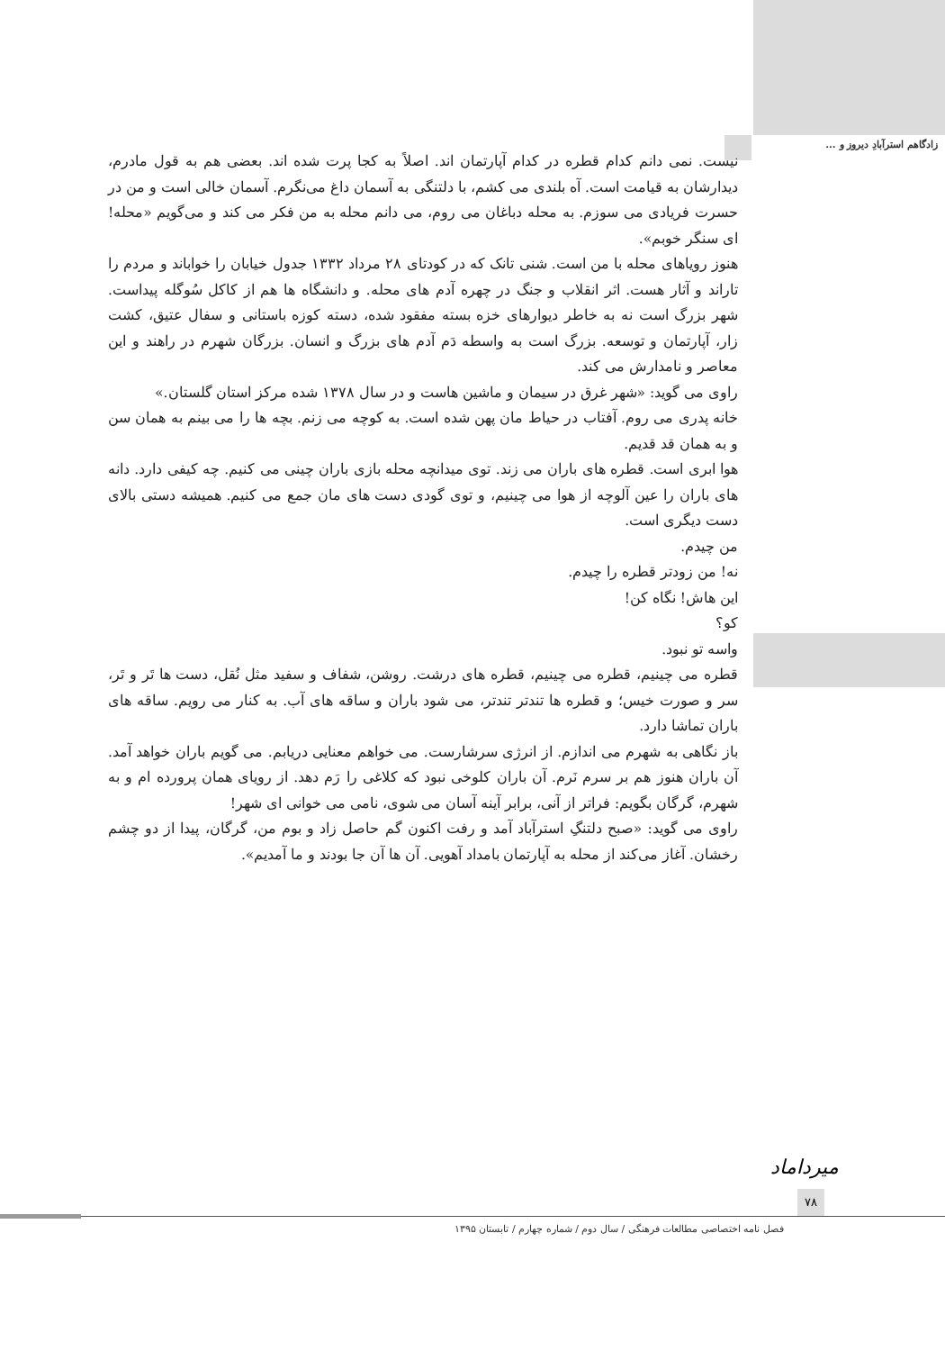زادگاهم استرآبادِ دیروز و ...
نیست. نمی دانم کدام قطره در کدام آپارتمان اند. اصلاً به کجا پرت شده اند. بعضی هم به قول مادرم، دیدارشان به قیامت است. آه بلندی می کشم، با دلتنگی به آسمان داغ می‌نگرم. آسمان خالی است و من در حسرت فریادی می سوزم. به محله دباغان می روم، می دانم محله به من فکر می کند و می‌گویم «محله! ای سنگر خوبم».
هنوز رویاهای محله با من است. شنی تانک که در کودتای ۲۸ مرداد ۱۳۳۲ جدول خیابان را خواباند و مردم را تاراند و آثار هست. اثر انقلاب و جنگ در چهره آدم های محله. و دانشگاه ها هم از کاکل سُوگله پیداست. شهر بزرگ است نه به خاطر دیوارهای خزه بسته مفقود شده، دسته کوزه باستانی و سفال عتیق، کشت زار، آپارتمان و توسعه. بزرگ است به واسطه دَم آدم های بزرگ و انسان. بزرگان شهرم در راهند و این معاصر و نامدارش می کند.
راوی می گوید: «شهر غرق در سیمان و ماشین هاست و در سال ۱۳۷۸ شده مرکز استان گلستان.»
خانه پدری می روم. آفتاب در حیاط مان پهن شده است. به کوچه می زنم. بچه ها را می بینم به همان سن و به همان قد قدیم.
هوا ابری است. قطره های باران می زند. توی میدانچه محله بازی باران چینی می کنیم. چه کیفی دارد. دانه های باران را عین آلوچه از هوا می چینیم، و توی گودی دست های مان جمع می کنیم. همیشه دستی بالای دست دیگری است.
من چیدم.
نه! من زودتر قطره را چیدم.
این هاش! نگاه کن!
کو؟
واسه تو نبود.
قطره می چینیم، قطره می چینیم، قطره های درشت. روشن، شفاف و سفید مثل نُقل، دست ها تَر و تَر، سر و صورت خیس؛ و قطره ها تندتر تندتر، می شود باران و ساقه های آب. به کنار می رویم. ساقه های باران تماشا دارد.
باز نگاهی به شهرم می اندازم. از انرژی سرشارست. می خواهم معنایی دریابم. می گویم باران خواهد آمد. آن باران هنوز هم بر سرم نَرم. آن باران کلوخی نبود که کلاغی را رَم دهد. از رویای همان پرورده ام و به شهرم، گرگان بگویم: فراتر از آنی، برابر آینه آسان می شوی، نامی می خوانی ای شهر!
راوی می گوید: «صبح دلتنگِ استرآباد آمد و رفت اکنون گم حاصل زاد و بوم من، گرگان، پیدا از دو چشم رخشان. آغاز می‌کند از محله به آپارتمان بامداد آهویی. آن ها آن جا بودند و ما آمدیم».
میرداماد
۷۸
فصل نامه اختصاصی مطالعات فرهنگی / سال دوم / شماره چهارم / تابستان ۱۳۹۵